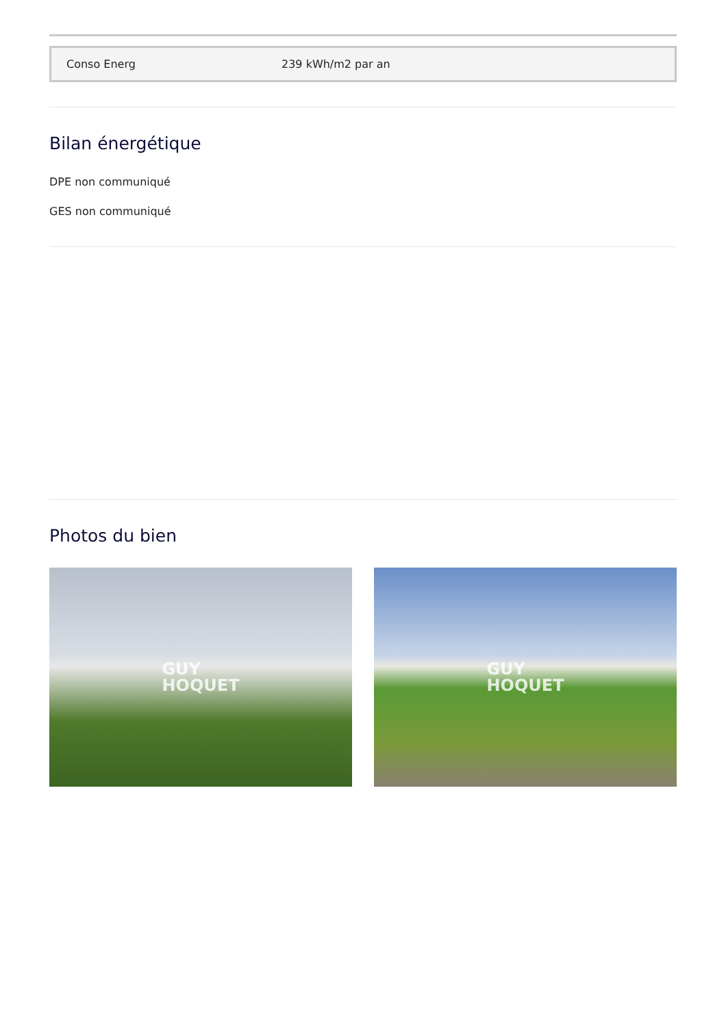| Conso Energ | 239 kWh/m2 par an |
Bilan énergétique
DPE non communiqué
GES non communiqué
Photos du bien
GUY
HOQUET
GUY
HOQUET